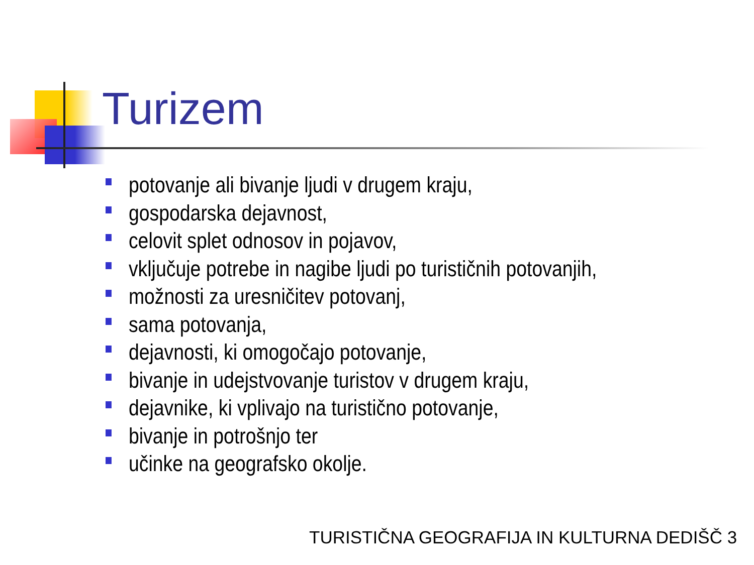Turizem
potovanje ali bivanje ljudi v drugem kraju,
gospodarska dejavnost,
celovit splet odnosov in pojavov,
vključuje potrebe in nagibe ljudi po turističnih potovanjih,
možnosti za uresničitev potovanj,
sama potovanja,
dejavnosti, ki omogočajo potovanje,
bivanje in udejstvovanje turistov v drugem kraju,
dejavnike, ki vplivajo na turistično potovanje,
bivanje in potrošnjo ter
učinke na geografsko okolje.
TURISTIČNA GEOGRAFIJA IN KULTURNA DEDIŠČ 3